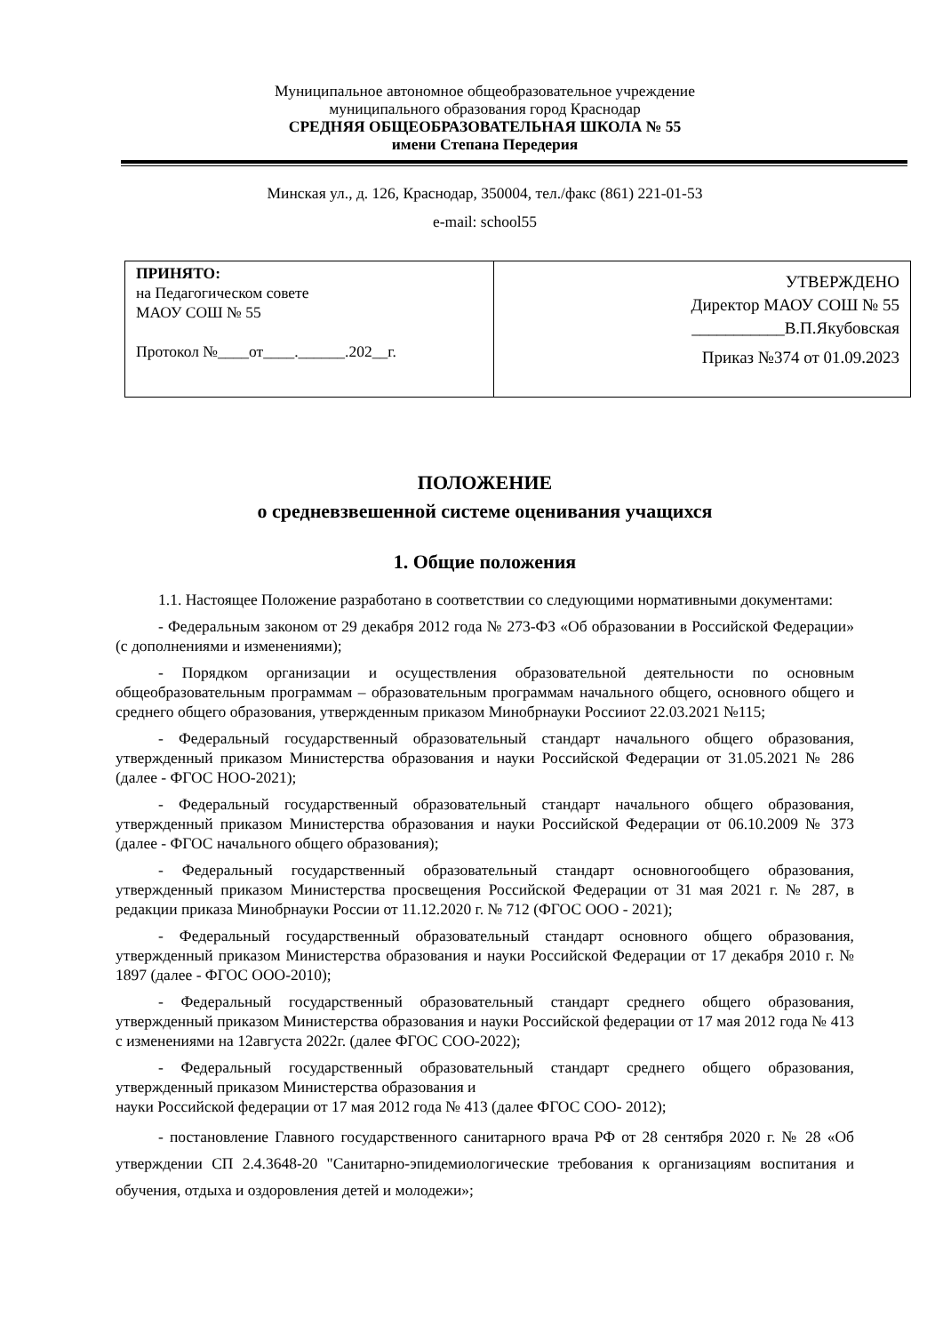Муниципальное автономное общеобразовательное учреждение
муниципального образования город Краснодар
СРЕДНЯЯ ОБЩЕОБРАЗОВАТЕЛЬНАЯ ШКОЛА № 55
имени Степана Передерия
Минская ул., д. 126, Краснодар, 350004, тел./факс (861) 221-01-53
e-mail: school55
| ПРИНЯТО: на Педагогическом совете МАОУ СОШ № 55 Протокол №____от____.______.202__г. | УТВЕРЖДЕНО Директор МАОУ СОШ № 55 ___________В.П.Якубовская Приказ №374 от 01.09.2023 |
ПОЛОЖЕНИЕ
о средневзвешенной системе оценивания учащихся
1. Общие положения
1.1. Настоящее Положение разработано в соответствии со следующими нормативными документами:
- Федеральным законом от 29 декабря 2012 года № 273-ФЗ «Об образовании в Российской Федерации» (с дополнениями и изменениями);
- Порядком организации и осуществления образовательной деятельности по основным общеобразовательным программам – образовательным программам начального общего, основного общего и среднего общего образования, утвержденным приказом Минобрнауки Россииот 22.03.2021 №115;
- Федеральный государственный образовательный стандарт начального общего образования, утвержденный приказом Министерства образования и науки Российской Федерации от 31.05.2021 № 286 (далее - ФГОС НОО-2021);
- Федеральный государственный образовательный стандарт начального общего образования, утвержденный приказом Министерства образования и науки Российской Федерации от 06.10.2009 № 373 (далее - ФГОС начального общего образования);
- Федеральный государственный образовательный стандарт основногообщего образования, утвержденный приказом Министерства просвещения Российской Федерации от 31 мая 2021 г. № 287, в редакции приказа Минобрнауки России от 11.12.2020 г. № 712 (ФГОС ООО - 2021);
- Федеральный государственный образовательный стандарт основного общего образования, утвержденный приказом Министерства образования и науки Российской Федерации от 17 декабря 2010 г. № 1897 (далее - ФГОС ООО-2010);
- Федеральный государственный образовательный стандарт среднего общего образования, утвержденный приказом Министерства образования и науки Российской федерации от 17 мая 2012 года № 413 с изменениями на 12августа 2022г. (далее ФГОС СОО-2022);
- Федеральный государственный образовательный стандарт среднего общего образования, утвержденный приказом Министерства образования и
наук и Российской федерации от 17 мая 2012 года № 413 (далее ФГОС СОО- 2012);
- постановление Главного государственного санитарного врача РФ от 28 сентября 2020 г. № 28 «Об утверждении СП 2.4.3648-20 "Санитарно-эпидемиологические требования к организациям воспитания и обучения, отдыха и оздоровления детей и молодежи»;